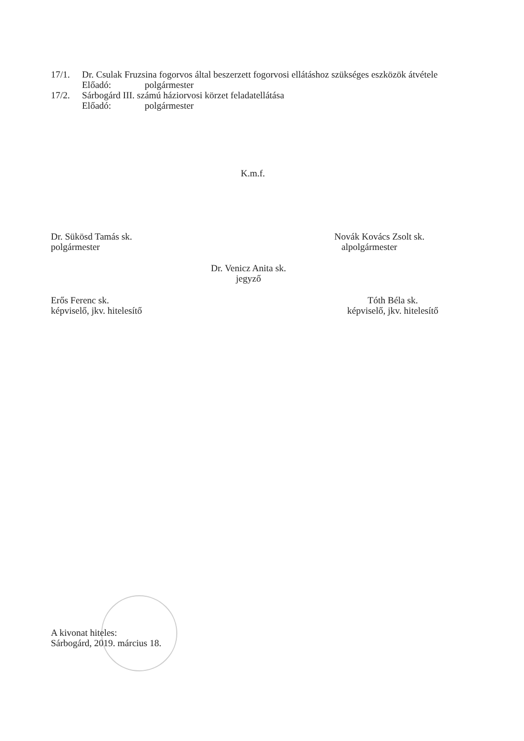17/1. Dr. Csulak Fruzsina fogorvos által beszerzett fogorvosi ellátáshoz szükséges eszközök átvétele
Előadó: polgármester
17/2. Sárbogárd III. számú háziorvosi körzet feladatellátása
Előadó: polgármester
K.m.f.
Dr. Sükösd Tamás sk.
polgármester
Novák Kovács Zsolt sk.
alpolgármester
Dr. Venicz Anita sk.
jegyző
Erős Ferenc sk.
képviselő, jkv. hitelesítő
Tóth Béla sk.
képviselő, jkv. hitelesítő
A kivonat hiteles:
Sárbogárd, 2019. március 18.